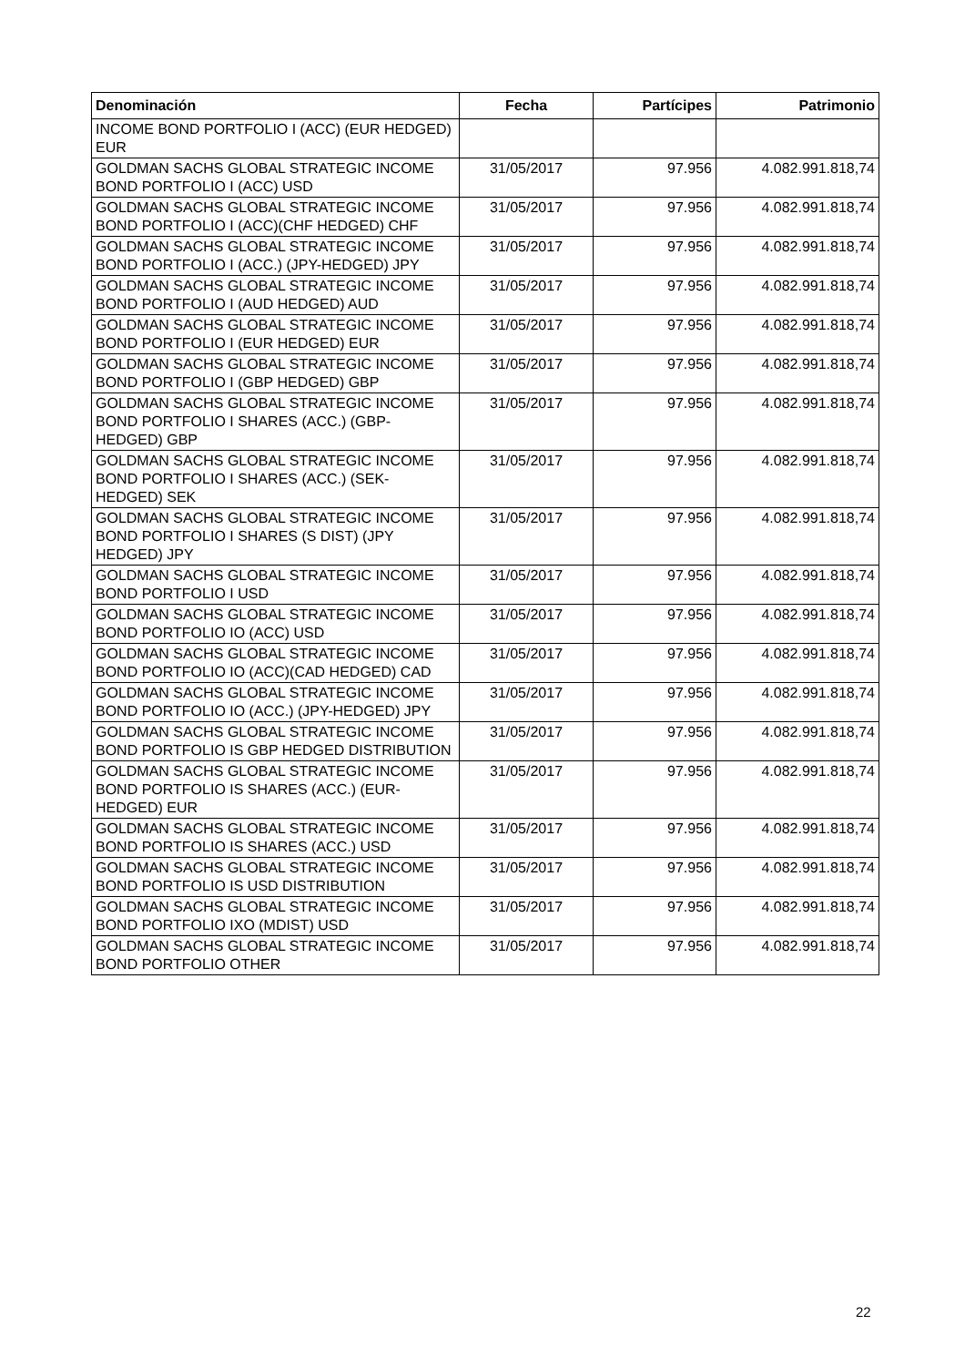| Denominación | Fecha | Partícipes | Patrimonio |
| --- | --- | --- | --- |
| INCOME BOND PORTFOLIO I (ACC) (EUR HEDGED) EUR | | | |
| GOLDMAN SACHS GLOBAL STRATEGIC INCOME BOND PORTFOLIO I (ACC) USD | 31/05/2017 | 97.956 | 4.082.991.818,74 |
| GOLDMAN SACHS GLOBAL STRATEGIC INCOME BOND PORTFOLIO I (ACC)(CHF HEDGED) CHF | 31/05/2017 | 97.956 | 4.082.991.818,74 |
| GOLDMAN SACHS GLOBAL STRATEGIC INCOME BOND PORTFOLIO I (ACC.) (JPY-HEDGED) JPY | 31/05/2017 | 97.956 | 4.082.991.818,74 |
| GOLDMAN SACHS GLOBAL STRATEGIC INCOME BOND PORTFOLIO I (AUD HEDGED) AUD | 31/05/2017 | 97.956 | 4.082.991.818,74 |
| GOLDMAN SACHS GLOBAL STRATEGIC INCOME BOND PORTFOLIO I (EUR HEDGED) EUR | 31/05/2017 | 97.956 | 4.082.991.818,74 |
| GOLDMAN SACHS GLOBAL STRATEGIC INCOME BOND PORTFOLIO I (GBP HEDGED) GBP | 31/05/2017 | 97.956 | 4.082.991.818,74 |
| GOLDMAN SACHS GLOBAL STRATEGIC INCOME BOND PORTFOLIO I SHARES (ACC.) (GBP-HEDGED) GBP | 31/05/2017 | 97.956 | 4.082.991.818,74 |
| GOLDMAN SACHS GLOBAL STRATEGIC INCOME BOND PORTFOLIO I SHARES (ACC.) (SEK-HEDGED) SEK | 31/05/2017 | 97.956 | 4.082.991.818,74 |
| GOLDMAN SACHS GLOBAL STRATEGIC INCOME BOND PORTFOLIO I SHARES (S DIST) (JPY HEDGED) JPY | 31/05/2017 | 97.956 | 4.082.991.818,74 |
| GOLDMAN SACHS GLOBAL STRATEGIC INCOME BOND PORTFOLIO I USD | 31/05/2017 | 97.956 | 4.082.991.818,74 |
| GOLDMAN SACHS GLOBAL STRATEGIC INCOME BOND PORTFOLIO IO (ACC) USD | 31/05/2017 | 97.956 | 4.082.991.818,74 |
| GOLDMAN SACHS GLOBAL STRATEGIC INCOME BOND PORTFOLIO IO (ACC)(CAD HEDGED) CAD | 31/05/2017 | 97.956 | 4.082.991.818,74 |
| GOLDMAN SACHS GLOBAL STRATEGIC INCOME BOND PORTFOLIO IO (ACC.) (JPY-HEDGED) JPY | 31/05/2017 | 97.956 | 4.082.991.818,74 |
| GOLDMAN SACHS GLOBAL STRATEGIC INCOME BOND PORTFOLIO IS GBP HEDGED DISTRIBUTION | 31/05/2017 | 97.956 | 4.082.991.818,74 |
| GOLDMAN SACHS GLOBAL STRATEGIC INCOME BOND PORTFOLIO IS SHARES (ACC.) (EUR-HEDGED) EUR | 31/05/2017 | 97.956 | 4.082.991.818,74 |
| GOLDMAN SACHS GLOBAL STRATEGIC INCOME BOND PORTFOLIO IS SHARES (ACC.) USD | 31/05/2017 | 97.956 | 4.082.991.818,74 |
| GOLDMAN SACHS GLOBAL STRATEGIC INCOME BOND PORTFOLIO IS USD DISTRIBUTION | 31/05/2017 | 97.956 | 4.082.991.818,74 |
| GOLDMAN SACHS GLOBAL STRATEGIC INCOME BOND PORTFOLIO IXO (MDIST) USD | 31/05/2017 | 97.956 | 4.082.991.818,74 |
| GOLDMAN SACHS GLOBAL STRATEGIC INCOME BOND PORTFOLIO OTHER | 31/05/2017 | 97.956 | 4.082.991.818,74 |
22